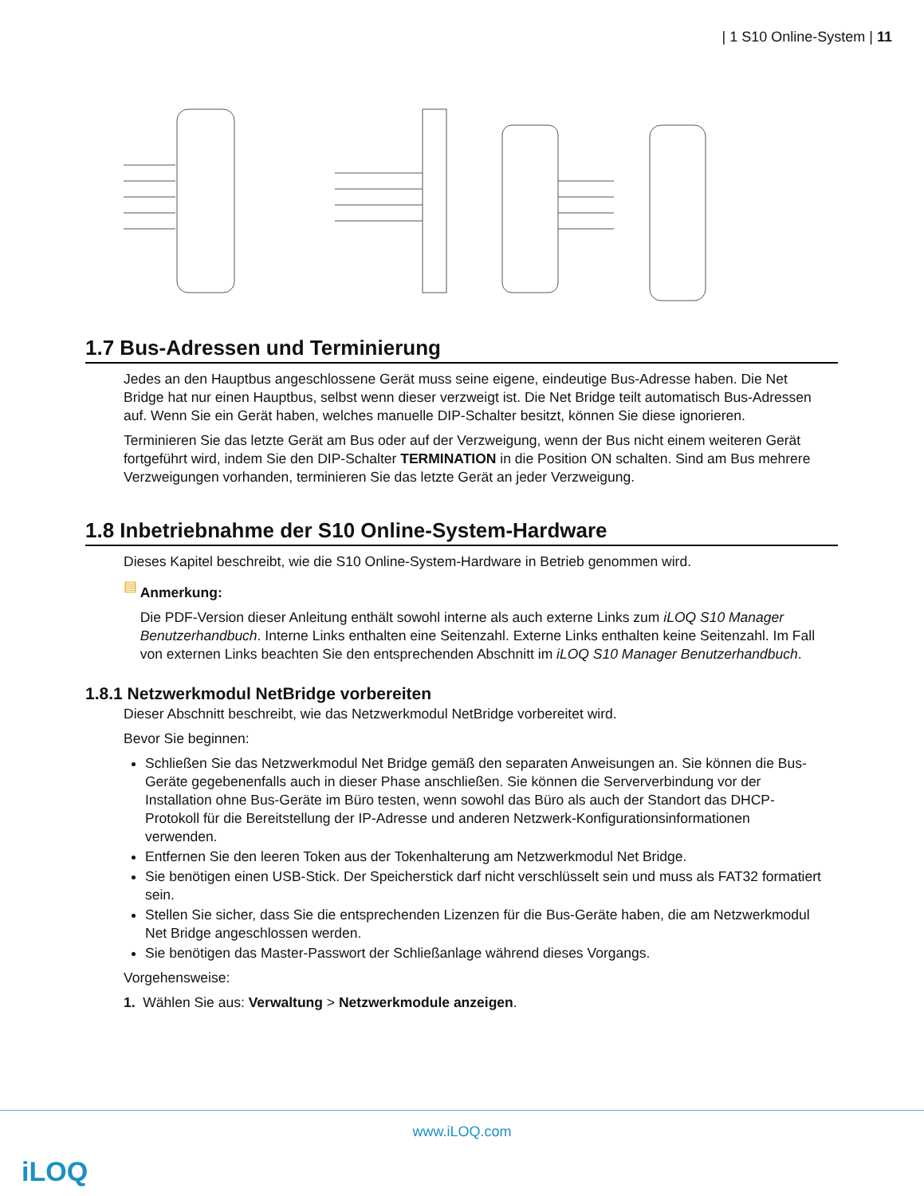| 1 S10 Online-System | 11
1.7 Bus-Adressen und Terminierung
Jedes an den Hauptbus angeschlossene Gerät muss seine eigene, eindeutige Bus-Adresse haben. Die Net Bridge hat nur einen Hauptbus, selbst wenn dieser verzweigt ist. Die Net Bridge teilt automatisch Bus-Adressen auf. Wenn Sie ein Gerät haben, welches manuelle DIP-Schalter besitzt, können Sie diese ignorieren.
Terminieren Sie das letzte Gerät am Bus oder auf der Verzweigung, wenn der Bus nicht einem weiteren Gerät fortgeführt wird, indem Sie den DIP-Schalter TERMINATION in die Position ON schalten. Sind am Bus mehrere Verzweigungen vorhanden, terminieren Sie das letzte Gerät an jeder Verzweigung.
1.8 Inbetriebnahme der S10 Online-System-Hardware
Dieses Kapitel beschreibt, wie die S10 Online-System-Hardware in Betrieb genommen wird.
▤
Anmerkung:
Die PDF-Version dieser Anleitung enthält sowohl interne als auch externe Links zum iLOQ S10 Manager Benutzerhandbuch. Interne Links enthalten eine Seitenzahl. Externe Links enthalten keine Seitenzahl. Im Fall von externen Links beachten Sie den entsprechenden Abschnitt im iLOQ S10 Manager Benutzerhandbuch.
1.8.1 Netzwerkmodul NetBridge vorbereiten
Dieser Abschnitt beschreibt, wie das Netzwerkmodul NetBridge vorbereitet wird.
Bevor Sie beginnen:
Schließen Sie das Netzwerkmodul Net Bridge gemäß den separaten Anweisungen an. Sie können die Bus-Geräte gegebenenfalls auch in dieser Phase anschließen. Sie können die Serververbindung vor der Installation ohne Bus-Geräte im Büro testen, wenn sowohl das Büro als auch der Standort das DHCP-Protokoll für die Bereitstellung der IP-Adresse und anderen Netzwerk-Konfigurationsinformationen verwenden.
Entfernen Sie den leeren Token aus der Tokenhalterung am Netzwerkmodul Net Bridge.
Sie benötigen einen USB-Stick. Der Speicherstick darf nicht verschlüsselt sein und muss als FAT32 formatiert sein.
Stellen Sie sicher, dass Sie die entsprechenden Lizenzen für die Bus-Geräte haben, die am Netzwerkmodul Net Bridge angeschlossen werden.
Sie benötigen das Master-Passwort der Schließanlage während dieses Vorgangs.
Vorgehensweise:
1. Wählen Sie aus: Verwaltung > Netzwerkmodule anzeigen.
www.iLOQ.com
iLOQ